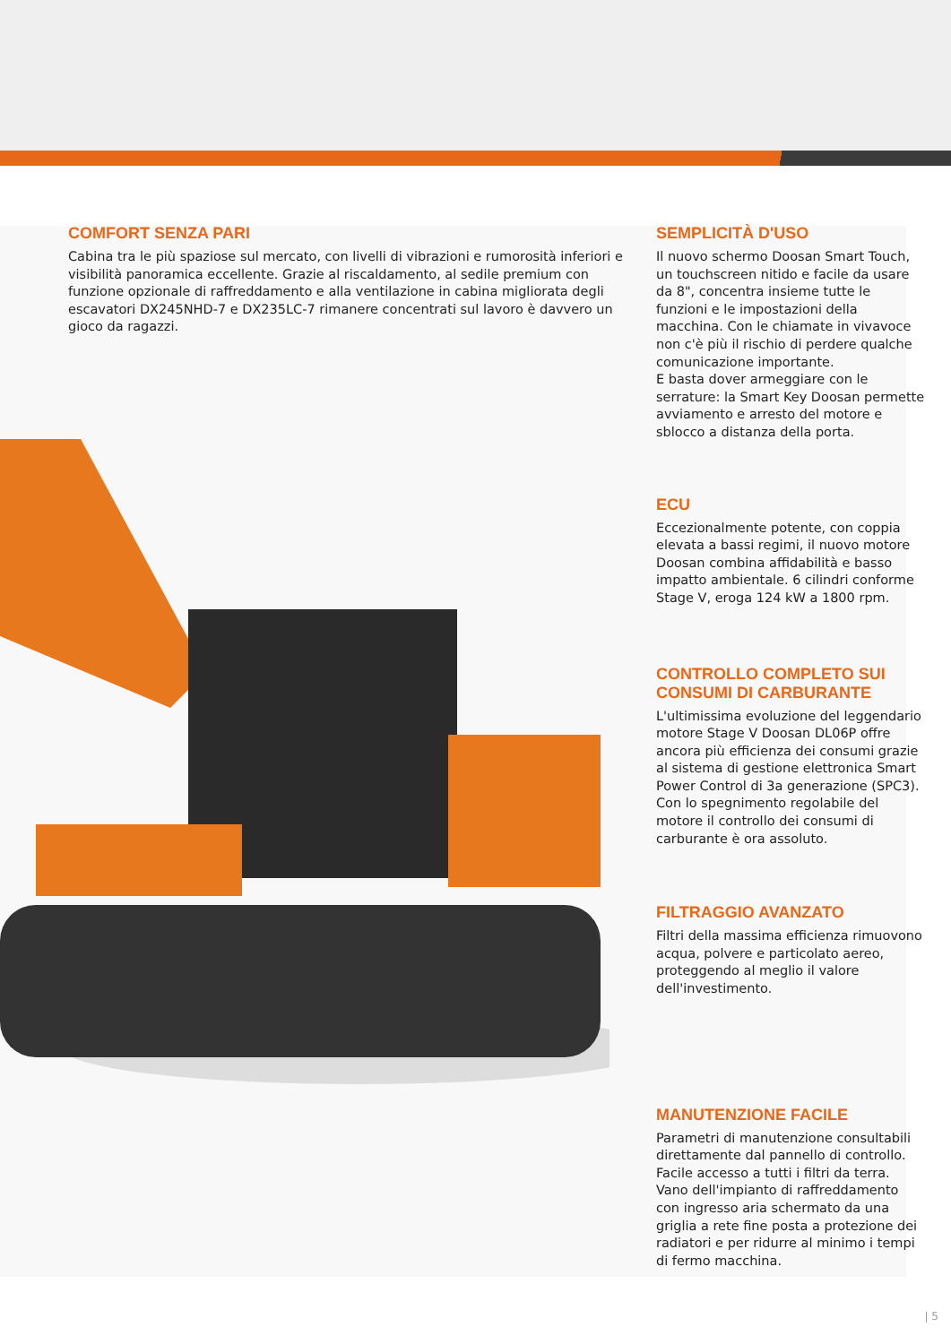COMFORT SENZA PARI
Cabina tra le più spaziose sul mercato, con livelli di vibrazioni e rumorosità inferiori e visibilità panoramica eccellente. Grazie al riscaldamento, al sedile premium con funzione opzionale di raffreddamento e alla ventilazione in cabina migliorata degli escavatori DX245NHD-7 e DX235LC-7 rimanere concentrati sul lavoro è davvero un gioco da ragazzi.
SEMPLICITÀ D'USO
Il nuovo schermo Doosan Smart Touch, un touchscreen nitido e facile da usare da 8", concentra insieme tutte le funzioni e le impostazioni della macchina. Con le chiamate in vivavoce non c'è più il rischio di perdere qualche comunicazione importante.
E basta dover armeggiare con le serrature: la Smart Key Doosan permette avviamento e arresto del motore e sblocco a distanza della porta.
ECU
Eccezionalmente potente, con coppia elevata a bassi regimi, il nuovo motore Doosan combina affidabilità e basso impatto ambientale. 6 cilindri conforme Stage V, eroga 124 kW a 1800 rpm.
CONTROLLO COMPLETO SUI CONSUMI DI CARBURANTE
L'ultimissima evoluzione del leggendario motore Stage V Doosan DL06P offre ancora più efficienza dei consumi grazie al sistema di gestione elettronica Smart Power Control di 3a generazione (SPC3). Con lo spegnimento regolabile del motore il controllo dei consumi di carburante è ora assoluto.
FILTRAGGIO AVANZATO
Filtri della massima efficienza rimuovono acqua, polvere e particolato aereo, proteggendo al meglio il valore dell'investimento.
MANUTENZIONE FACILE
Parametri di manutenzione consultabili direttamente dal pannello di controllo. Facile accesso a tutti i filtri da terra. Vano dell'impianto di raffreddamento con ingresso aria schermato da una griglia a rete fine posta a protezione dei radiatori e per ridurre al minimo i tempi di fermo macchina.
| 5